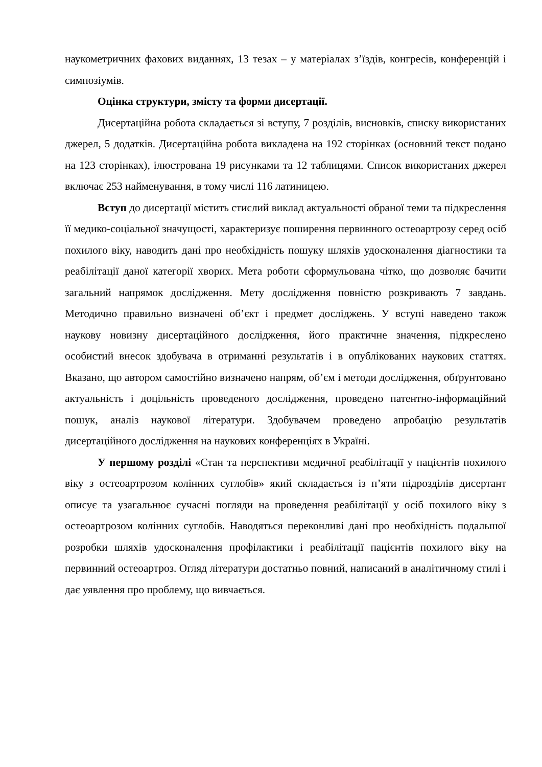наукометричних фахових виданнях, 13 тезах – у матеріалах з’їздів, конгресів, конференцій і симпозіумів.
Оцінка структури, змісту та форми дисертації.
Дисертаційна робота складається зі вступу, 7 розділів, висновків, списку використаних джерел, 5 додатків. Дисертаційна робота викладена на 192 сторінках (основний текст подано на 123 сторінках), ілюстрована 19 рисунками та 12 таблицями. Список використаних джерел включає 253 найменування, в тому числі 116 латиницею.
Вступ до дисертації містить стислий виклад актуальності обраної теми та підкреслення її медико-соціальної значущості, характеризує поширення первинного остеоартрозу серед осіб похилого віку, наводить дані про необхідність пошуку шляхів удосконалення діагностики та реабілітації даної категорії хворих. Мета роботи сформульована чітко, що дозволяє бачити загальний напрямок дослідження. Мету дослідження повністю розкривають 7 завдань. Методично правильно визначені об’єкт і предмет досліджень. У вступі наведено також наукову новизну дисертаційного дослідження, його практичне значення, підкреслено особистий внесок здобувача в отриманні результатів і в опублікованих наукових статтях. Вказано, що автором самостійно визначено напрям, об’єм і методи дослідження, обґрунтовано актуальність і доцільність проведеного дослідження, проведено патентно-інформаційний пошук, аналіз наукової літератури. Здобувачем проведено апробацію результатів дисертаційного дослідження на наукових конференціях в Україні.
У першому розділі «Стан та перспективи медичної реабілітації у пацієнтів похилого віку з остеоартрозом колінних суглобів» який складається із п’яти підрозділів дисертант описує та узагальнює сучасні погляди на проведення реабілітації у осіб похилого віку з остеоартрозом колінних суглобів. Наводяться переконливі дані про необхідність подальшої розробки шляхів удосконалення профілактики і реабілітації пацієнтів похилого віку на первинний остеоартроз. Огляд літератури достатньо повний, написаний в аналітичному стилі і дає уявлення про проблему, що вивчається.